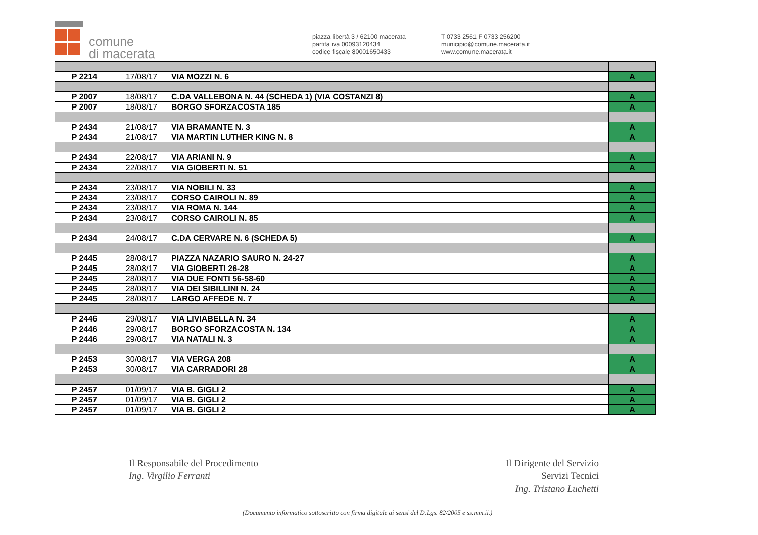comune
di macerata
piazza libertà 3 / 62100 macerata
partita iva 00093120434
codice fiscale 80001650433
T 0733 2561 F 0733 256200
municipio@comune.macerata.it
www.comune.macerata.it
| P 2214 | 17/08/17 | VIA MOZZI N. 6 | A |
| P 2007 | 18/08/17 | C.DA VALLEBONA N. 44 (SCHEDA 1) (VIA COSTANZI 8) | A |
| P 2007 | 18/08/17 | BORGO SFORZACOSTA 185 | A |
| P 2434 | 21/08/17 | VIA BRAMANTE N. 3 | A |
| P 2434 | 21/08/17 | VIA MARTIN LUTHER KING N. 8 | A |
| P 2434 | 22/08/17 | VIA ARIANI N. 9 | A |
| P 2434 | 22/08/17 | VIA GIOBERTI N. 51 | A |
| P 2434 | 23/08/17 | VIA NOBILI N. 33 | A |
| P 2434 | 23/08/17 | CORSO CAIROLI N. 89 | A |
| P 2434 | 23/08/17 | VIA ROMA N. 144 | A |
| P 2434 | 23/08/17 | CORSO CAIROLI N. 85 | A |
| P 2434 | 24/08/17 | C.DA CERVARE N. 6 (SCHEDA 5) | A |
| P 2445 | 28/08/17 | PIAZZA NAZARIO SAURO N. 24-27 | A |
| P 2445 | 28/08/17 | VIA GIOBERTI 26-28 | A |
| P 2445 | 28/08/17 | VIA DUE FONTI 56-58-60 | A |
| P 2445 | 28/08/17 | VIA DEI SIBILLINI N. 24 | A |
| P 2445 | 28/08/17 | LARGO AFFEDE N. 7 | A |
| P 2446 | 29/08/17 | VIA LIVIABELLA N. 34 | A |
| P 2446 | 29/08/17 | BORGO SFORZACOSTA N. 134 | A |
| P 2446 | 29/08/17 | VIA NATALI N. 3 | A |
| P 2453 | 30/08/17 | VIA VERGA 208 | A |
| P 2453 | 30/08/17 | VIA CARRADORI 28 | A |
| P 2457 | 01/09/17 | VIA B. GIGLI 2 | A |
| P 2457 | 01/09/17 | VIA B. GIGLI 2 | A |
| P 2457 | 01/09/17 | VIA B. GIGLI 2 | A |
Il Responsabile del Procedimento
Ing. Virgilio Ferranti
Il Dirigente del Servizio
Servizi Tecnici
Ing. Tristano Luchetti
(Documento informatico sottoscritto con firma digitale ai sensi del D.Lgs. 82/2005 e ss.mm.ii.)